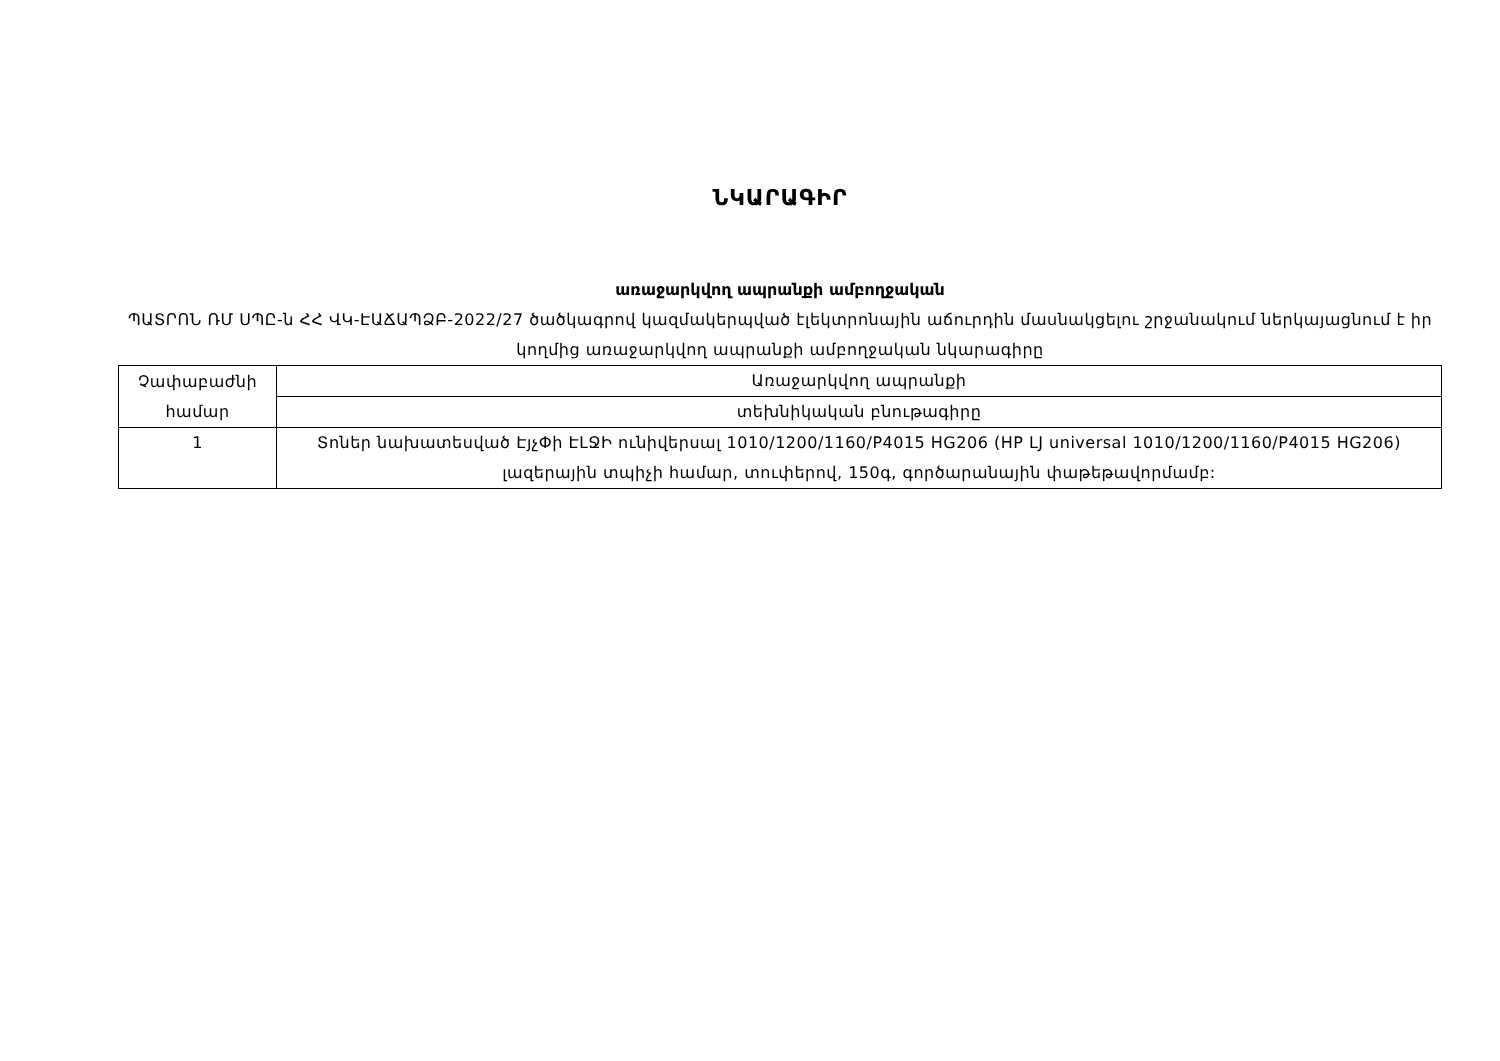ՆԿԱՐԱԳԻՐ
առաջարկվող ապրանքի ամբողջական
ՊԱՏՐՈՆ ՌՄ ՍՊԸ-ն ՀՀ ՎԿ-ԷԱՃԱՊՁԲ-2022/27 ծածկագրով կազմակերպված էլեկտրոնային աճուրդին մասնակցելու շրջանակում ներկայացնում է իր կողմից առաջարկվող ապրանքի ամբողջական նկարագիրը
| Չափաբաժնի համար | Առաջարկվող ապրանքի |
| | տեխնիկական բնութագիրը |
| 1 | Տոներ նախատեսված ԷյչՓի ԷԼՋԻ ունիվերսալ 1010/1200/1160/P4015 HG206 (HP LJ universal 1010/1200/1160/P4015 HG206) լազերային տպիչի համար, տուփերով, 150գ, գործարանային փաթեթավորմամբ: |